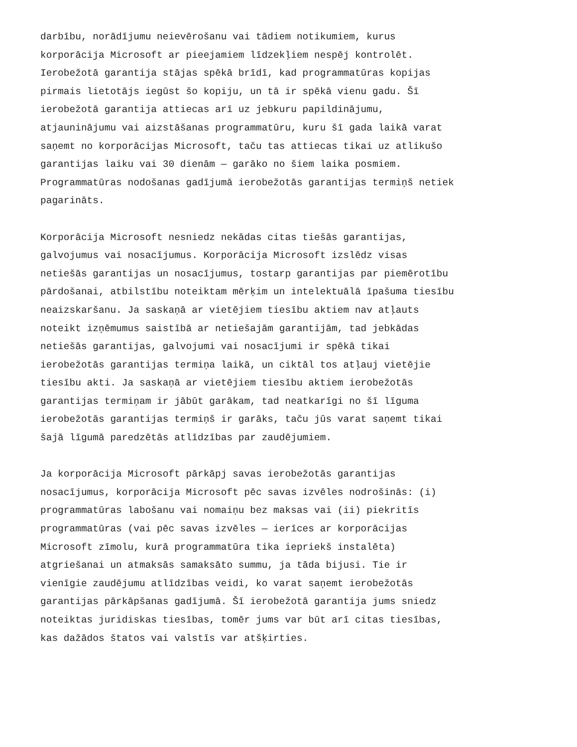darbību, norādījumu neievērošanu vai tādiem notikumiem, kurus korporācija Microsoft ar pieejamiem līdzekļiem nespēj kontrolēt. Ierobežotā garantija stājas spēkā brīdī, kad programmatūras kopijas pirmais lietotājs iegūst šo kopiju, un tā ir spēkā vienu gadu. Šī ierobežotā garantija attiecas arī uz jebkuru papildinājumu, atjauninājumu vai aizstāšanas programmatūru, kuru šī gada laikā varat saņemt no korporācijas Microsoft, taču tas attiecas tikai uz atlikušo garantijas laiku vai 30 dienām — garāko no šiem laika posmiem. Programmatūras nodošanas gadījumā ierobežotās garantijas termiņš netiek pagarināts.
Korporācija Microsoft nesniedz nekādas citas tiešās garantijas, galvojumus vai nosacījumus. Korporācija Microsoft izslēdz visas netiešās garantijas un nosacījumus, tostarp garantijas par piemērotību pārdošanai, atbilstību noteiktam mērķim un intelektuālā īpašuma tiesību neaizskaršanu. Ja saskaņā ar vietējiem tiesību aktiem nav atļauts noteikt izņēmumus saistībā ar netiešajām garantijām, tad jebkādas netiešās garantijas, galvojumi vai nosacījumi ir spēkā tikai ierobežotās garantijas termiņa laikā, un ciktāl tos atļauj vietējie tiesību akti. Ja saskaņā ar vietējiem tiesību aktiem ierobežotās garantijas termiņam ir jābūt garākam, tad neatkarīgi no šī līguma ierobežotās garantijas termiņš ir garāks, taču jūs varat saņemt tikai šajā līgumā paredzētās atlīdzības par zaudējumiem.
Ja korporācija Microsoft pārkāpj savas ierobežotās garantijas nosacījumus, korporācija Microsoft pēc savas izvēles nodrošinās: (i) programmatūras labošanu vai nomaiņu bez maksas vai (ii) piekritīs programmatūras (vai pēc savas izvēles — ierīces ar korporācijas Microsoft zīmolu, kurā programmatūra tika iepriekš instalēta) atgriešanai un atmaksās samaksāto summu, ja tāda bijusi. Tie ir vienīgie zaudējumu atlīdzības veidi, ko varat saņemt ierobežotās garantijas pārkāpšanas gadījumā. Šī ierobežotā garantija jums sniedz noteiktas juridiskas tiesības, tomēr jums var būt arī citas tiesības, kas dažādos štatos vai valstīs var atšķirties.